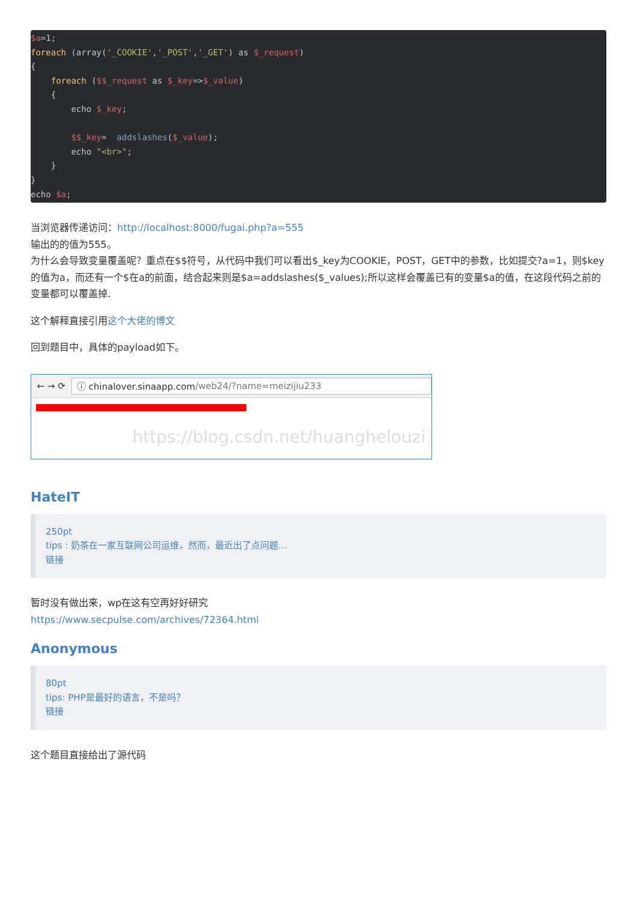$a=1;
foreach (array('_COOKIE','_POST','_GET') as $_request)
{
    foreach ($$_request as $_key=>$_value)
    {
        echo $_key;

        $$_key=  addslashes($_value);
        echo "<br>";
    }
}
echo $a;
当浏览器传递访问：http://localhost:8000/fugai.php?a=555
输出的的值为555。
为什么会导致变量覆盖呢？重点在$$符号，从代码中我们可以看出$_key为COOKIE，POST，GET中的参数，比如提交?a=1，则$key的值为a，而还有一个$在a的前面，结合起来则是$a=addslashes($_values);所以这样会覆盖已有的变量$a的值，在这段代码之前的变量都可以覆盖掉.
这个解释直接引用这个大佬的博文
回到题目中，具体的payload如下。
← → ⟳
ⓘ chinalover.sinaapp.com /web24/?name=meizijiu233
https://blog.csdn.net/huanghelouzi
HateIT
250pt
tips : 奶茶在一家互联网公司运维，然而，最近出了点问题…
链接
暂时没有做出来，wp在这有空再好好研究
https://www.secpulse.com/archives/72364.html
Anonymous
80pt
tips: PHP是最好的语言，不是吗？
链接
这个题目直接给出了源代码